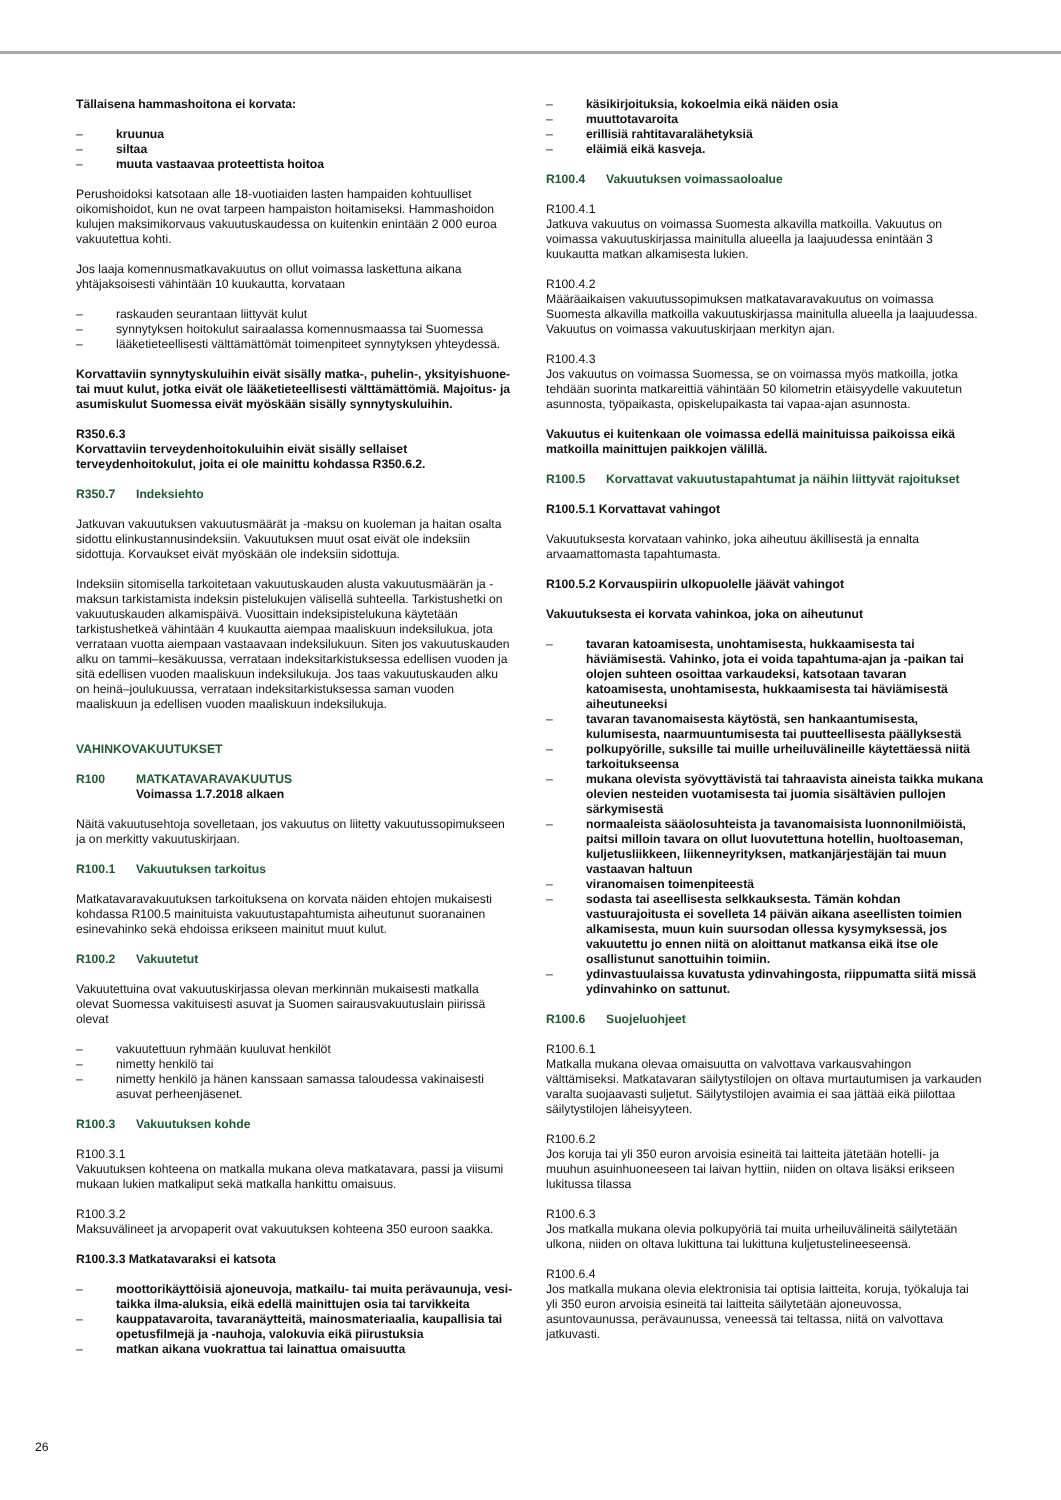Tällaisena hammashoitona ei korvata:
– kruunua
– siltaa
– muuta vastaavaa proteettista hoitoa
Perushoidoksi katsotaan alle 18-vuotiaiden lasten hampaiden kohtuulliset oikomishoidot, kun ne ovat tarpeen hampaiston hoitamiseksi. Hammashoidon kulujen maksimikorvaus vakuutuskaudessa on kuitenkin enintään 2 000 euroa vakuutettua kohti.
Jos laaja komennusmatkavakuutus on ollut voimassa laskettuna aikana yhtäjaksoisesti vähintään 10 kuukautta, korvataan
– raskauden seurantaan liittyvät kulut
– synnytyksen hoitokulut sairaalassa komennusmaassa tai Suomessa
– lääketieteellisesti välttämättömät toimenpiteet synnytyksen yhteydessä.
Korvattaviin synnytyskuluihin eivät sisälly matka-, puhelin-, yksityishuone- tai muut kulut, jotka eivät ole lääketieteellisesti välttämättömiä. Majoitus- ja asumiskulut Suomessa eivät myöskään sisälly synnytyskuluihin.
R350.6.3
Korvattaviin terveydenhoitokuluihin eivät sisälly sellaiset terveydenhoitokulut, joita ei ole mainittu kohdassa R350.6.2.
R350.7 Indeksiehto
Jatkuvan vakuutuksen vakuutusmäärät ja -maksu on kuoleman ja haitan osalta sidottu elinkustannusindeksiin. Vakuutuksen muut osat eivät ole indeksiin sidottuja. Korvaukset eivät myöskään ole indeksiin sidottuja.
Indeksiin sitomisella tarkoitetaan vakuutuskauden alusta vakuutusmäärän ja -maksun tarkistamista indeksin pistelukujen välisellä suhteella. Tarkistushetki on vakuutuskauden alkamispäivä. Vuosittain indeksipistelukuna käytetään tarkistushetkeä vähintään 4 kuukautta aiempaa maaliskuun indeksilukua, jota verrataan vuotta aiempaan vastaavaan indeksilukuun. Siten jos vakuutuskauden alku on tammi–kesäkuussa, verrataan indeksitarkistuksessa edellisen vuoden ja sitä edellisen vuoden maaliskuun indeksilukuja. Jos taas vakuutuskauden alku on heinä–joulukuussa, verrataan indeksitarkistuksessa saman vuoden maaliskuun ja edellisen vuoden maaliskuun indeksilukuja.
VAHINKOVAKUUTUKSET
R100 MATKATAVARAVAKUUTUS
Voimassa 1.7.2018 alkaen
Näitä vakuutusehtoja sovelletaan, jos vakuutus on liitetty vakuutussopimukseen ja on merkitty vakuutuskirjaan.
R100.1 Vakuutuksen tarkoitus
Matkatavaravakuutuksen tarkoituksena on korvata näiden ehtojen mukaisesti kohdassa R100.5 mainituista vakuutustapahtumista aiheutunut suoranainen esinevahinko sekä ehdoissa erikseen mainitut muut kulut.
R100.2 Vakuutetut
Vakuutettuina ovat vakuutuskirjassa olevan merkinnän mukaisesti matkalla olevat Suomessa vakituisesti asuvat ja Suomen sairausvakuutuslain piirissä olevat
– vakuutettuun ryhmään kuuluvat henkilöt
– nimetty henkilö tai
– nimetty henkilö ja hänen kanssaan samassa taloudessa vakinaisesti asuvat perheenjäsenet.
R100.3 Vakuutuksen kohde
R100.3.1
Vakuutuksen kohteena on matkalla mukana oleva matkatavara, passi ja viisumi mukaan lukien matkaliput sekä matkalla hankittu omaisuus.
R100.3.2
Maksuvälineet ja arvopaperit ovat vakuutuksen kohteena 350 euroon saakka.
R100.3.3 Matkatavaraksi ei katsota
– moottorikäyttöisiä ajoneuvoja, matkailu- tai muita perävaunuja, vesi- taikka ilma-aluksia, eikä edellä mainittujen osia tai tarvikkeita
– kauppatavaroita, tavaranäytteitä, mainosmateriaalia, kaupallisia tai opetusfilmejä ja -nauhoja, valokuvia eikä piirustuksia
– matkan aikana vuokrattua tai lainattua omaisuutta
– käsikirjoituksia, kokoelmia eikä näiden osia
– muuttotavaroita
– erillisiä rahtitavaralähetyksiä
– eläimiä eikä kasveja.
R100.4 Vakuutuksen voimassaoloalue
R100.4.1
Jatkuva vakuutus on voimassa Suomesta alkavilla matkoilla. Vakuutus on voimassa vakuutuskirjassa mainitulla alueella ja laajuudessa enintään 3 kuukautta matkan alkamisesta lukien.
R100.4.2
Määräaikaisen vakuutussopimuksen matkatavaravakuutus on voimassa Suomesta alkavilla matkoilla vakuutuskirjassa mainitulla alueella ja laajuudessa. Vakuutus on voimassa vakuutuskirjaan merkityn ajan.
R100.4.3
Jos vakuutus on voimassa Suomessa, se on voimassa myös matkoilla, jotka tehdään suorinta matkareittiä vähintään 50 kilometrin etäisyydelle vakuutetun asunnosta, työpaikasta, opiskelupaikasta tai vapaa-ajan asunnosta.
Vakuutus ei kuitenkaan ole voimassa edellä mainituissa paikoissa eikä matkoilla mainittujen paikkojen välillä.
R100.5 Korvattavat vakuutustapahtumat ja näihin liittyvät rajoitukset
R100.5.1 Korvattavat vahingot
Vakuutuksesta korvataan vahinko, joka aiheutuu äkillisestä ja ennalta arvaamattomasta tapahtumasta.
R100.5.2 Korvauspiirin ulkopuolelle jäävät vahingot
Vakuutuksesta ei korvata vahinkoa, joka on aiheutunut
– tavaran katoamisesta, unohtamisesta, hukkaamisesta tai häviämisestä. Vahinko, jota ei voida tapahtuma-ajan ja -paikan tai olojen suhteen osoittaa varkaudeksi, katsotaan tavaran katoamisesta, unohtamisesta, hukkaamisesta tai häviämisestä aiheutuneeksi
– tavaran tavanomaisesta käytöstä, sen hankaantumisesta, kulumisesta, naarmuuntumisesta tai puutteellisesta päällyksestä
– polkupyörille, suksille tai muille urheiluvälineille käytettäessä niitä tarkoitukseensa
– mukana olevista syövyttävistä tai tahraavista aineista taikka mukana olevien nesteiden vuotamisesta tai juomia sisältävien pullojen särkymisestä
– normaaleista sääolosuhteista ja tavanomaisista luonnonilmiöistä, paitsi milloin tavara on ollut luovutettuna hotellin, huoltoaseman, kuljetusliikkeen, liikenneyrityksen, matkanjärjestäjän tai muun vastaavan haltuun
– viranomaisen toimenpiteestä
– sodasta tai aseellisesta selkkauksesta. Tämän kohdan vastuurajoitusta ei sovelleta 14 päivän aikana aseellisten toimien alkamisesta, muun kuin suursodan ollessa kysymyksessä, jos vakuutettu jo ennen niitä on aloittanut matkansa eikä itse ole osallistunut sanottuihin toimiin.
– ydinvastuulaissa kuvatusta ydinvahingosta, riippumatta siitä missä ydinvahinko on sattunut.
R100.6 Suojeluohjeet
R100.6.1
Matkalla mukana olevaa omaisuutta on valvottava varkausvahingon välttämiseksi. Matkatavaran säilytystilojen on oltava murtautumisen ja varkauden varalta suojaavasti suljetut. Säilytystilojen avaimia ei saa jättää eikä piilottaa säilytystilojen läheisyyteen.
R100.6.2
Jos koruja tai yli 350 euron arvoisia esineitä tai laitteita jätetään hotelli- ja muuhun asuinhuoneeseen tai laivan hyttiin, niiden on oltava lisäksi erikseen lukitussa tilassa
R100.6.3
Jos matkalla mukana olevia polkupyöriä tai muita urheiluvälineitä säilytetään ulkona, niiden on oltava lukittuna tai lukittuna kuljetustelineeseensä.
R100.6.4
Jos matkalla mukana olevia elektronisia tai optisia laitteita, koruja, työkaluja tai yli 350 euron arvoisia esineitä tai laitteita säilytetään ajoneuvossa, asuntovaunussa, perävaunussa, veneessä tai teltassa, niitä on valvottava jatkuvasti.
26